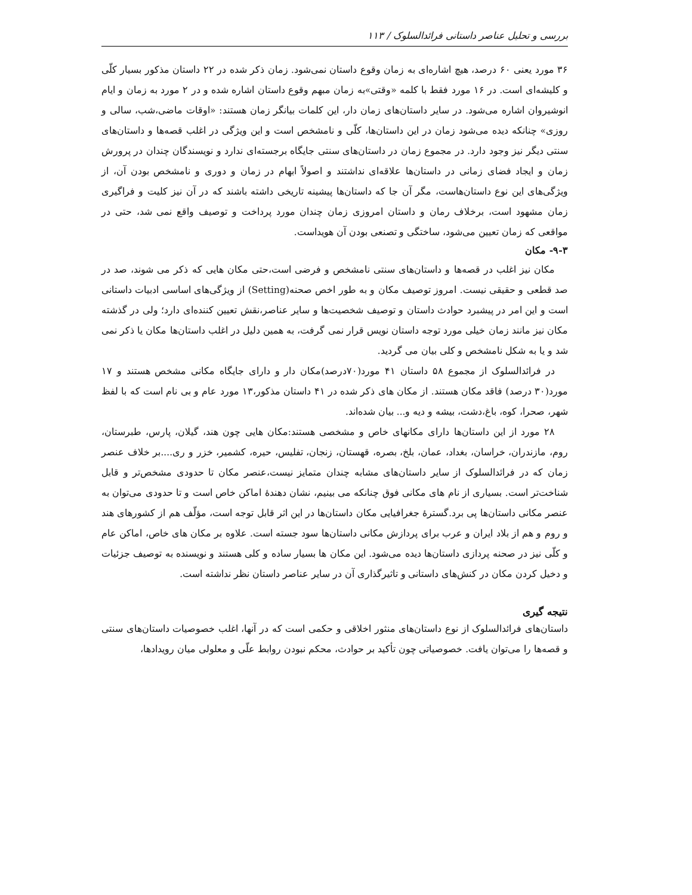بررسی و تحلیل عناصر داستانی فرائدالسلوک / ۱۱۳
۳۶ مورد یعنی ۶۰ درصد، هیچ اشاره‌ای به زمان وقوع داستان نمی‌شود. زمان ذکر شده در ۲۲ داستان مذکور بسیار کلّی و کلیشه‌ای است. در ۱۶ مورد فقط با کلمه «وقتی»به زمان مبهم وقوع داستان اشاره شده و در ۲ مورد به زمان و ایام انوشیروان اشاره می‌شود. در سایر داستان‌های زمان دار، این کلمات بیانگر زمان هستند: «اوقات ماضی،شب، سالی و روزی» چنانکه دیده می‌شود زمان در این داستان‌ها، کلّی و نامشخص است و این ویژگی در اغلب قصه‌ها و داستان‌های سنتی دیگر نیز وجود دارد. در مجموع زمان در داستان‌های سنتی جایگاه برجسته‌ای ندارد و نویسندگان چندان در پرورش زمان و ایجاد فضای زمانی در داستان‌ها علاقه‌ای نداشتند و اصولاً ابهام در زمان و دوری و نامشخص بودن آن، از ویژگی‌های این نوع داستان‌هاست، مگر آن جا که داستان‌ها پیشینه تاریخی داشته باشند که در آن نیز کلیت و فراگیری زمان مشهود است، برخلاف رمان و داستان امروزی زمان چندان مورد پرداخت و توصیف واقع نمی شد، حتی در مواقعی که زمان تعیین می‌شود، ساختگی و تصنعی بودن آن هویداست.
۹-۳- مکان
مکان نیز اغلب در قصه‌ها و داستان‌های سنتی نامشخص و فرضی است،حتی مکان هایی که ذکر می شوند، صد در صد قطعی و حقیقی نیست. امروز توصیف مکان و به طور اخص صحنه(Setting) از ویژگی‌های اساسی ادبیات داستانی است و این امر در پیشبرد حوادث داستان و توصیف شخصیت‌ها و سایر عناصر،نقش تعیین کننده‌ای دارد؛ ولی در گذشته مکان نیز مانند زمان خیلی مورد توجه داستان نویس قرار نمی گرفت، به همین دلیل در اغلب داستان‌ها مکان یا ذکر نمی شد و یا به شکل نامشخص و کلی بیان می گردید.
در فرائدالسلوک از مجموع ۵۸ داستان ۴۱ مورد(۷۰درصد)مکان دار و دارای جایگاه مکانی مشخص هستند و ۱۷ مورد(۳۰ درصد) فاقد مکان هستند. از مکان های ذکر شده در ۴۱ داستان مذکور،۱۳ مورد عام و بی نام است که با لفظ شهر، صحرا، کوه، باغ،دشت، بیشه و دیه و... بیان شده‌اند.
۲۸ مورد از این داستان‌ها دارای مکانهای خاص و مشخصی هستند:مکان هایی چون هند، گیلان، پارس، طبرستان، روم، مازندران، خراسان، بغداد، عمان، بلخ، بصره، قهستان، زنجان، تفلیس، حیره، کشمیر، خزر و ری....بر خلاف عنصر زمان که در فرائدالسلوک از سایر داستان‌های مشابه چندان متمایز نیست،عنصر مکان تا حدودی مشخص‌تر و قابل شناخت‌تر است. بسیاری از نام های مکانی فوق چنانکه می بینیم، نشان دهندهٔ اماکن خاص است و تا حدودی می‌توان به عنصر مکانی داستان‌ها پی برد.گسترهٔ جغرافیایی مکان داستان‌ها در این اثر قابل توجه است، مؤلّف هم از کشورهای هند و روم و هم از بلاد ایران و عرب برای پردازش مکانی داستان‌ها سود جسته است. علاوه بر مکان های خاص، اماکن عام و کلّی نیز در صحنه پردازی داستان‌ها دیده می‌شود. این مکان ها بسیار ساده و کلی هستند و نویسنده به توصیف جزئیات و دخیل کردن مکان در کنش‌های داستانی و تاثیرگذاری آن در سایر عناصر داستان نظر نداشته است.
نتیجه گیری
داستان‌های فرائدالسلوک از نوع داستان‌های منثور اخلاقی و حکمی است که در آنها، اغلب خصوصیات داستان‌های سنتی و قصه‌ها را می‌توان یافت. خصوصیاتی چون تأکید بر حوادث، محکم نبودن روابط علّی و معلولی میان رویدادها،